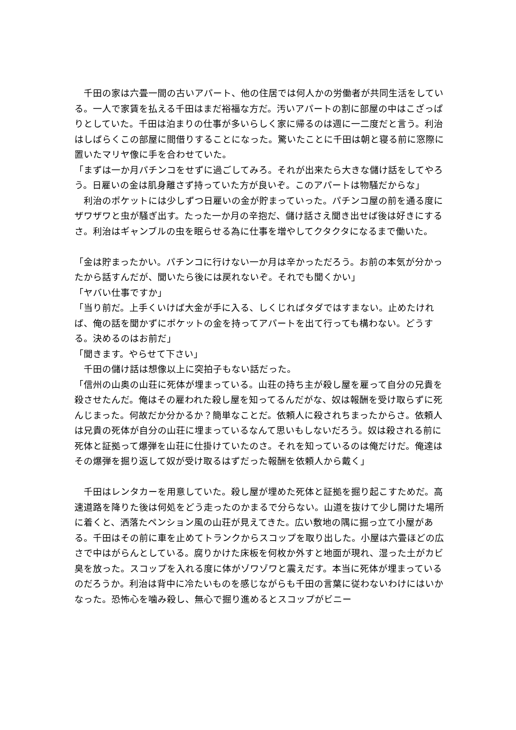千田の家は六畳一間の古いアパート、他の住居では何人かの労働者が共同生活をしている。一人で家賃を払える千田はまだ裕福な方だ。汚いアパートの割に部屋の中はこざっぱりとしていた。千田は泊まりの仕事が多いらしく家に帰るのは週に一二度だと言う。利治はしばらくこの部屋に間借りすることになった。驚いたことに千田は朝と寝る前に窓際に置いたマリヤ像に手を合わせていた。
「まずは一か月パチンコをせずに過ごしてみろ。それが出来たら大きな儲け話をしてやろう。日雇いの金は肌身離さず持っていた方が良いぞ。このアパートは物騒だからな」
　利治のポケットには少しずつ日雇いの金が貯まっていった。パチンコ屋の前を通る度にザワザワと虫が騒ぎ出す。たった一か月の辛抱だ、儲け話さえ聞き出せば後は好きにするさ。利治はギャンブルの虫を眠らせる為に仕事を増やしてクタクタになるまで働いた。
「金は貯まったかい。パチンコに行けない一か月は辛かっただろう。お前の本気が分かったから話すんだが、聞いたら後には戻れないぞ。それでも聞くかい」
「ヤバい仕事ですか」
「当り前だ。上手くいけば大金が手に入る、しくじればタダではすまない。止めたければ、俺の話を聞かずにポケットの金を持ってアパートを出て行っても構わない。どうする。決めるのはお前だ」
「聞きます。やらせて下さい」
　千田の儲け話は想像以上に突拍子もない話だった。
「信州の山奥の山荘に死体が埋まっている。山荘の持ち主が殺し屋を雇って自分の兄貴を殺させたんだ。俺はその雇われた殺し屋を知ってるんだがな、奴は報酬を受け取らずに死んじまった。何故だか分かるか？簡単なことだ。依頼人に殺されちまったからさ。依頼人は兄貴の死体が自分の山荘に埋まっているなんて思いもしないだろう。奴は殺される前に死体と証拠って爆弾を山荘に仕掛けていたのさ。それを知っているのは俺だけだ。俺達はその爆弾を掘り返して奴が受け取るはずだった報酬を依頼人から戴く」
　千田はレンタカーを用意していた。殺し屋が埋めた死体と証拠を掘り起こすためだ。高速道路を降りた後は何処をどう走ったのかまるで分らない。山道を抜けて少し開けた場所に着くと、洒落たペンション風の山荘が見えてきた。広い敷地の隅に掘っ立て小屋がある。千田はその前に車を止めてトランクからスコップを取り出した。小屋は六畳ほどの広さで中はがらんとしている。腐りかけた床板を何枚か外すと地面が現れ、湿った土がカビ臭を放った。スコップを入れる度に体がゾワゾワと震えだす。本当に死体が埋まっているのだろうか。利治は背中に冷たいものを感じながらも千田の言葉に従わないわけにはいかなった。恐怖心を噛み殺し、無心で掘り進めるとスコップがビニー